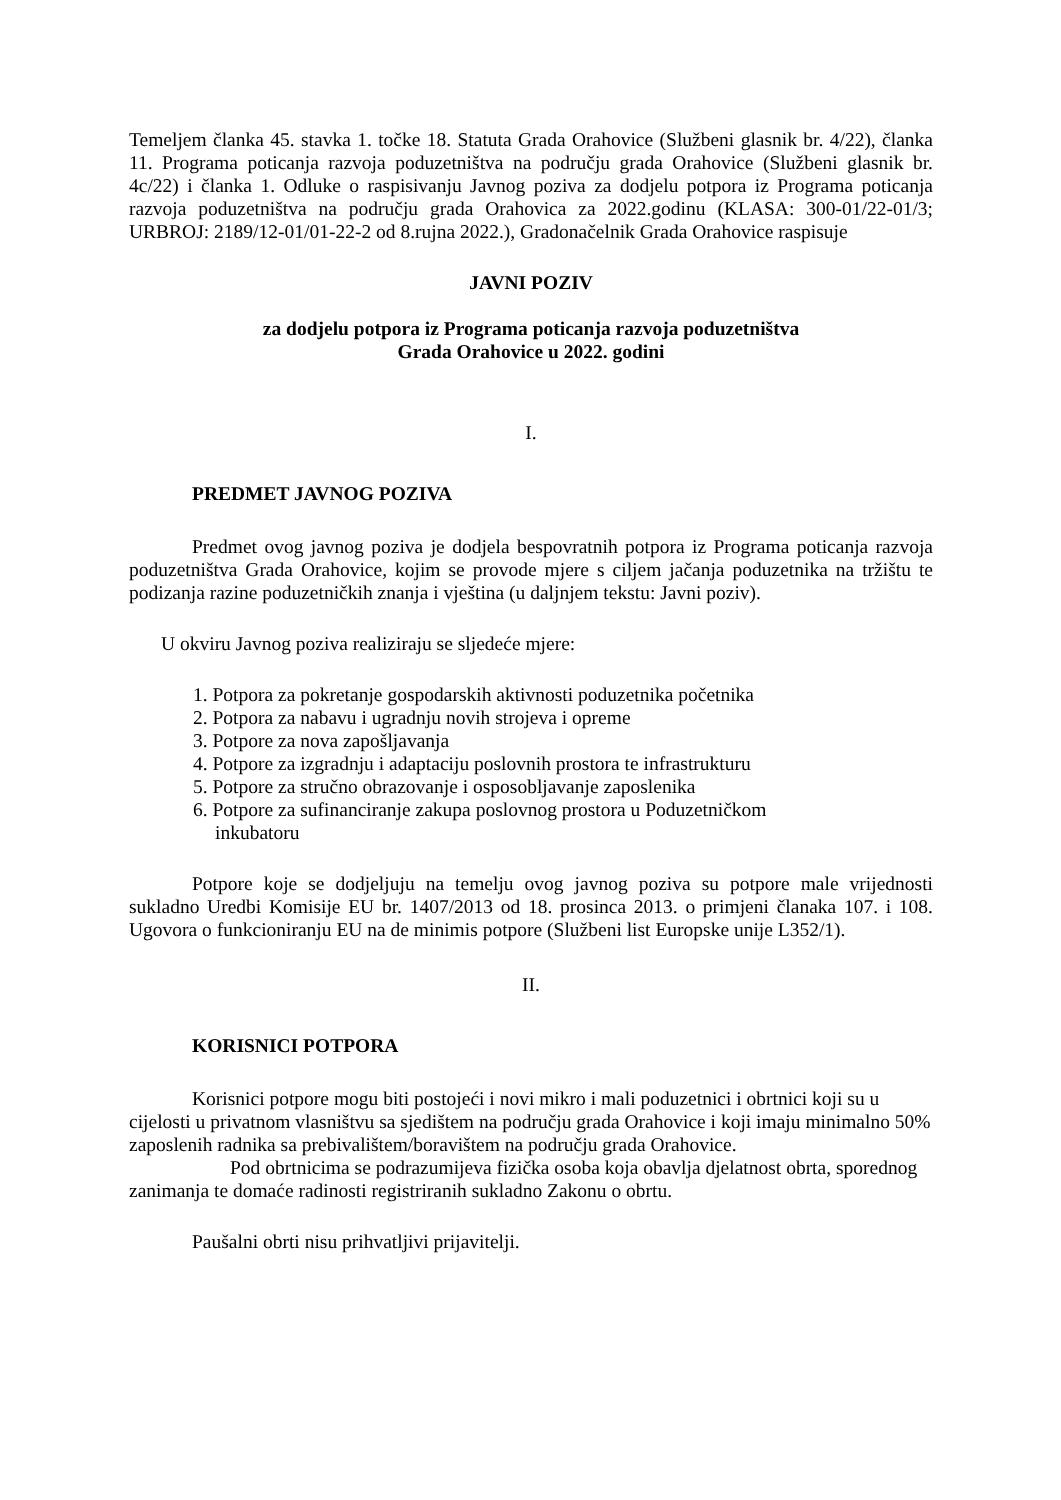Temeljem članka 45. stavka 1. točke 18. Statuta Grada Orahovice (Službeni glasnik br. 4/22), članka 11. Programa poticanja razvoja poduzetništva na području grada Orahovice (Službeni glasnik br. 4c/22) i članka 1. Odluke o raspisivanju Javnog poziva za dodjelu potpora iz Programa poticanja razvoja poduzetništva na području grada Orahovica za 2022.godinu (KLASA: 300-01/22-01/3; URBROJ: 2189/12-01/01-22-2 od 8.rujna 2022.), Gradonačelnik Grada Orahovice raspisuje
JAVNI POZIV
za dodjelu potpora iz Programa poticanja razvoja poduzetništva
Grada Orahovice u 2022. godini
I.
PREDMET JAVNOG POZIVA
Predmet ovog javnog poziva je dodjela bespovratnih potpora iz Programa poticanja razvoja poduzetništva Grada Orahovice, kojim se provode mjere s ciljem jačanja poduzetnika na tržištu te podizanja razine poduzetničkih znanja i vještina (u daljnjem tekstu: Javni poziv).
U okviru Javnog poziva realiziraju se sljedeće mjere:
1. Potpora za pokretanje gospodarskih aktivnosti poduzetnika početnika
2. Potpora za nabavu i ugradnju novih strojeva i opreme
3. Potpore za nova zapošljavanja
4. Potpore za izgradnju i adaptaciju poslovnih prostora te infrastrukturu
5. Potpore za stručno obrazovanje i osposobljavanje zaposlenika
6. Potpore za sufinanciranje zakupa poslovnog prostora u Poduzetničkom
inkubatoru
Potpore koje se dodjeljuju na temelju ovog javnog poziva su potpore male vrijednosti sukladno Uredbi Komisije EU br. 1407/2013 od 18. prosinca 2013. o primjeni članaka 107. i 108. Ugovora o funkcioniranju EU na de minimis potpore (Službeni list Europske unije L352/1).
II.
KORISNICI POTPORA
Korisnici potpore mogu biti postojeći i novi mikro i mali poduzetnici i obrtnici koji su u cijelosti u privatnom vlasništvu sa sjedištem na području grada Orahovice i koji imaju minimalno 50% zaposlenih radnika sa prebivalištem/boravištem na području grada Orahovice.
Pod obrtnicima se podrazumijeva fizička osoba koja obavlja djelatnost obrta, sporednog zanimanja te domaće radinosti registriranih sukladno Zakonu o obrtu.
Paušalni obrti nisu prihvatljivi prijavitelji.